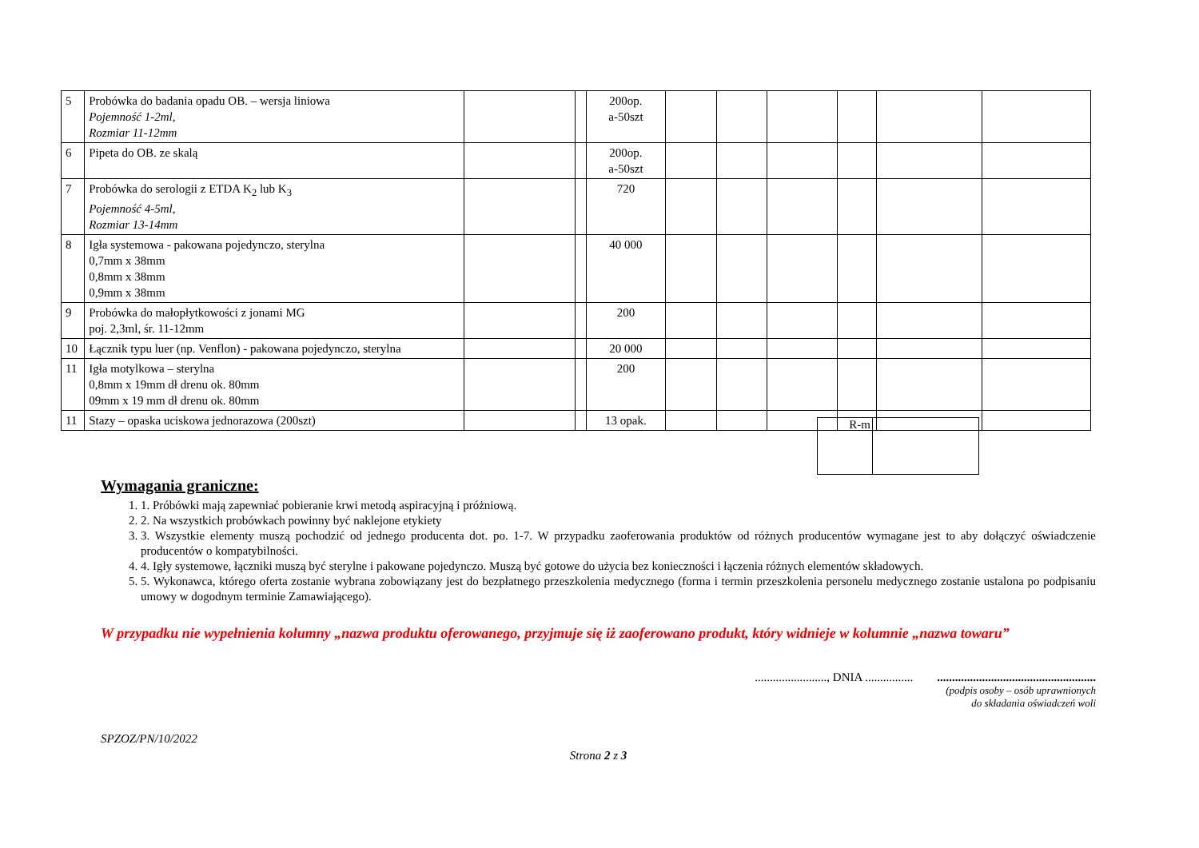| 5 | Probówka do badania opadu OB. – wersja liniowa Pojemność 1-2ml, Rozmiar 11-12mm | | | 200op. a-50szt | | | | | | |
| 6 | Pipeta do OB. ze skalą | | | 200op. a-50szt | | | | | | |
| 7 | Probówka do serologii z ETDA K<sub>2</sub> lub K<sub>3</sub> Pojemność 4-5ml, Rozmiar 13-14mm | | | 720 | | | | | | |
| 8 | Igła systemowa - pakowana pojedynczo, sterylna 0,7mm x 38mm 0,8mm x 38mm 0,9mm x 38mm | | | 40 000 | | | | | | |
| 9 | Probówka do małopłytkowości z jonami MG poj. 2,3ml, śr. 11-12mm | | | 200 | | | | | | |
| 10 | Łącznik typu luer (np. Venflon) - pakowana pojedynczo, sterylna | | | 20 000 | | | | | | |
| 11 | Igła motylkowa – sterylna 0,8mm x 19mm dł drenu ok. 80mm 09mm x 19 mm dł drenu ok. 80mm | | | 200 | | | | | | |
| 11 | Stazy – opaska uciskowa jednorazowa (200szt) | | | 13 opak. | | | | | | |
| R-m | |
Wymagania graniczne:
1. 1. Próbówki mają zapewniać pobieranie krwi metodą aspiracyjną i próżniową.
2. 2. Na wszystkich probówkach powinny być naklejone etykiety
3. 3. Wszystkie elementy muszą pochodzić od jednego producenta dot. po. 1-7. W przypadku zaoferowania produktów od różnych producentów wymagane jest to aby dołączyć oświadczenie producentów o kompatybilności.
4. 4. Igły systemowe, łączniki muszą być sterylne i pakowane pojedynczo. Muszą być gotowe do użycia bez konieczności i łączenia różnych elementów składowych.
5. 5. Wykonawca, którego oferta zostanie wybrana zobowiązany jest do bezpłatnego przeszkolenia medycznego (forma i termin przeszkolenia personelu medycznego zostanie ustalona po podpisaniu umowy w dogodnym terminie Zamawiającego).
W przypadku nie wypełnienia kolumny „nazwa produktu oferowanego, przyjmuje się iż zaoferowano produkt, który widnieje w kolumnie „nazwa towaru”
........................, DNIA ................ .....................................................
(podpis osoby – osób uprawnionych
do składania oświadczeń woli
SPZOZ/PN/10/2022
Strona 2 z 3